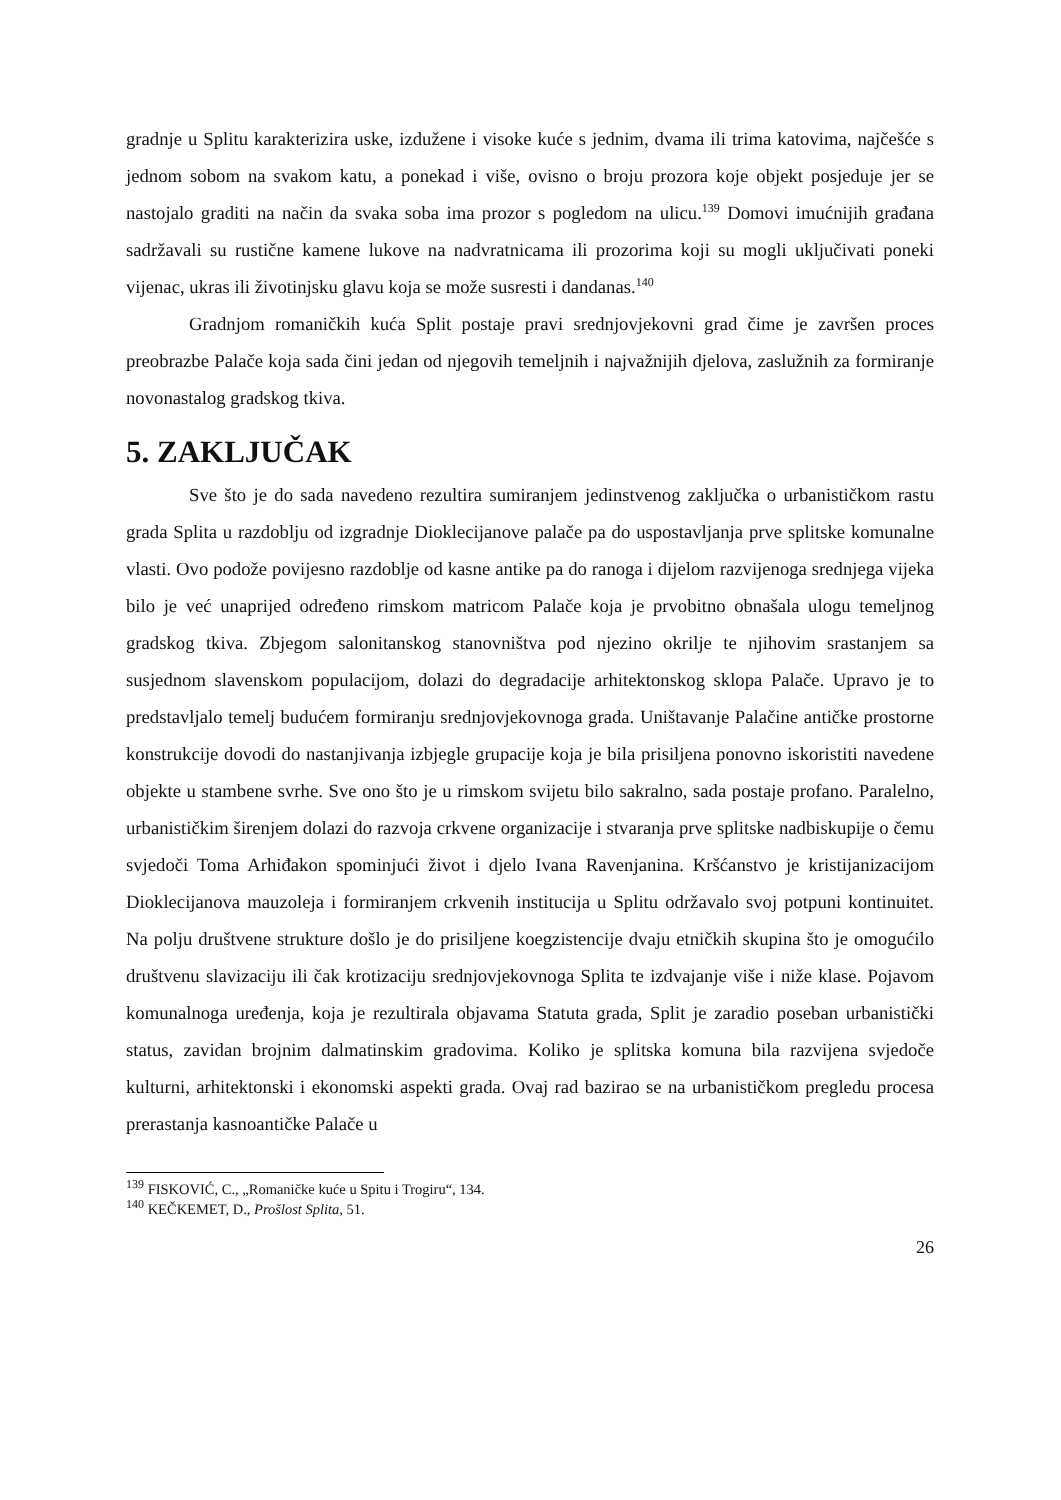gradnje u Splitu karakterizira uske, izdužene i visoke kuće s jednim, dvama ili trima katovima, najčešće s jednom sobom na svakom katu, a ponekad i više, ovisno o broju prozora koje objekt posjeduje jer se nastojalo graditi na način da svaka soba ima prozor s pogledom na ulicu.<sup>139</sup> Domovi imućnijih građana sadržavali su rustične kamene lukove na nadvratnicama ili prozorima koji su mogli uključivati poneki vijenac, ukras ili životinjsku glavu koja se može susresti i dandanas.<sup>140</sup>
Gradnjom romaničkih kuća Split postaje pravi srednjovjekovni grad čime je završen proces preobrazbe Palače koja sada čini jedan od njegovih temeljnih i najvažnijih djelova, zaslužnih za formiranje novonastalog gradskog tkiva.
5. ZAKLJUČAK
Sve što je do sada navedeno rezultira sumiranjem jedinstvenog zaključka o urbanističkom rastu grada Splita u razdoblju od izgradnje Dioklecijanove palače pa do uspostavljanja prve splitske komunalne vlasti. Ovo podože povijesno razdoblje od kasne antike pa do ranoga i dijelom razvijenoga srednjega vijeka bilo je već unaprijed određeno rimskom matricom Palače koja je prvobitno obnašala ulogu temeljnog gradskog tkiva. Zbjegom salonitanskog stanovništva pod njezino okrilje te njihovim srastanjem sa susjednom slavenskom populacijom, dolazi do degradacije arhitektonskog sklopa Palače. Upravo je to predstavljalo temelj budućem formiranju srednjovjekovnoga grada. Uništavanje Palačine antičke prostorne konstrukcije dovodi do nastanjivanja izbjegle grupacije koja je bila prisiljena ponovno iskoristiti navedene objekte u stambene svrhe. Sve ono što je u rimskom svijetu bilo sakralno, sada postaje profano. Paralelno, urbanističkim širenjem dolazi do razvoja crkvene organizacije i stvaranja prve splitske nadbiskupije o čemu svjedoči Toma Arhiđakon spominjući život i djelo Ivana Ravenjanina. Kršćanstvo je kristijanizacijom Dioklecijanova mauzoleja i formiranjem crkvenih institucija u Splitu održavalo svoj potpuni kontinuitet. Na polju društvene strukture došlo je do prisiljene koegzistencije dvaju etničkih skupina što je omogućilo društvenu slavizaciju ili čak krotizaciju srednjovjekovnoga Splita te izdvajanje više i niže klase. Pojavom komunalnoga uređenja, koja je rezultirala objavama Statuta grada, Split je zaradio poseban urbanistički status, zavidan brojnim dalmatinskim gradovima. Koliko je splitska komuna bila razvijena svjedoče kulturni, arhitektonski i ekonomski aspekti grada. Ovaj rad bazirao se na urbanističkom pregledu procesa prerastanja kasnoantičke Palače u
<sup>139</sup> FISKOVIĆ, C., „Romaničke kuće u Spitu i Trogiru“, 134.
<sup>140</sup> KEČKEMET, D., Prošlost Splita, 51.
26